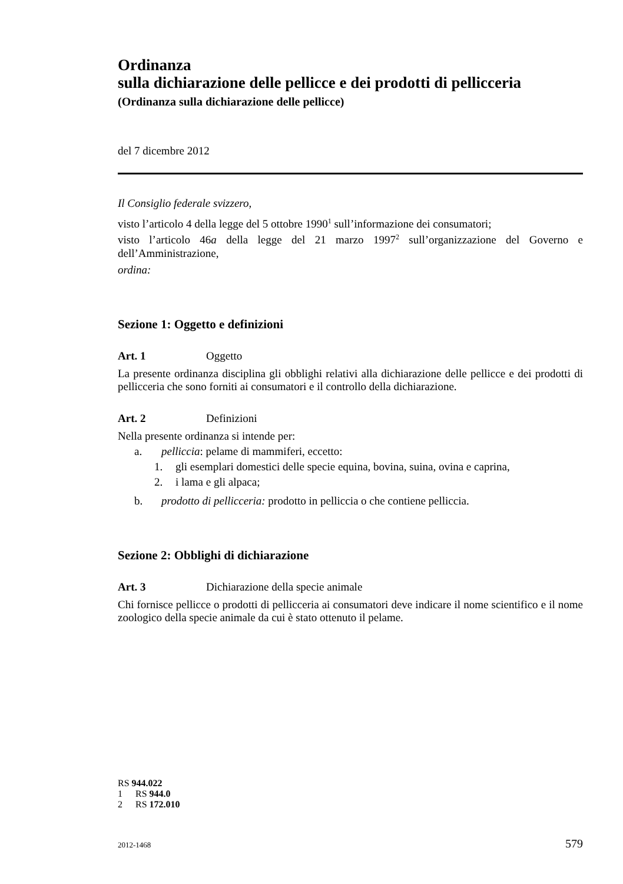Ordinanza
sulla dichiarazione delle pellicce e dei prodotti di pellicceria
(Ordinanza sulla dichiarazione delle pellicce)
del 7 dicembre 2012
Il Consiglio federale svizzero,
visto l’articolo 4 della legge del 5 ottobre 1990<sup>1</sup> sull’informazione dei consumatori;
visto l’articolo 46a della legge del 21 marzo 1997<sup>2</sup> sull’organizzazione del Governo e dell’Amministrazione,
ordina:
Sezione 1: Oggetto e definizioni
Art. 1 Oggetto
La presente ordinanza disciplina gli obblighi relativi alla dichiarazione delle pellicce e dei prodotti di pellicceria che sono forniti ai consumatori e il controllo della dichiarazione.
Art. 2 Definizioni
Nella presente ordinanza si intende per:
a. pelliccia: pelame di mammiferi, eccetto:
1. gli esemplari domestici delle specie equina, bovina, suina, ovina e caprina,
2. i lama e gli alpaca;
b. prodotto di pellicceria: prodotto in pelliccia o che contiene pelliccia.
Sezione 2: Obblighi di dichiarazione
Art. 3 Dichiarazione della specie animale
Chi fornisce pellicce o prodotti di pellicceria ai consumatori deve indicare il nome scientifico e il nome zoologico della specie animale da cui è stato ottenuto il pelame.
RS 944.022
1 RS 944.0
2 RS 172.010
2012-1468 579